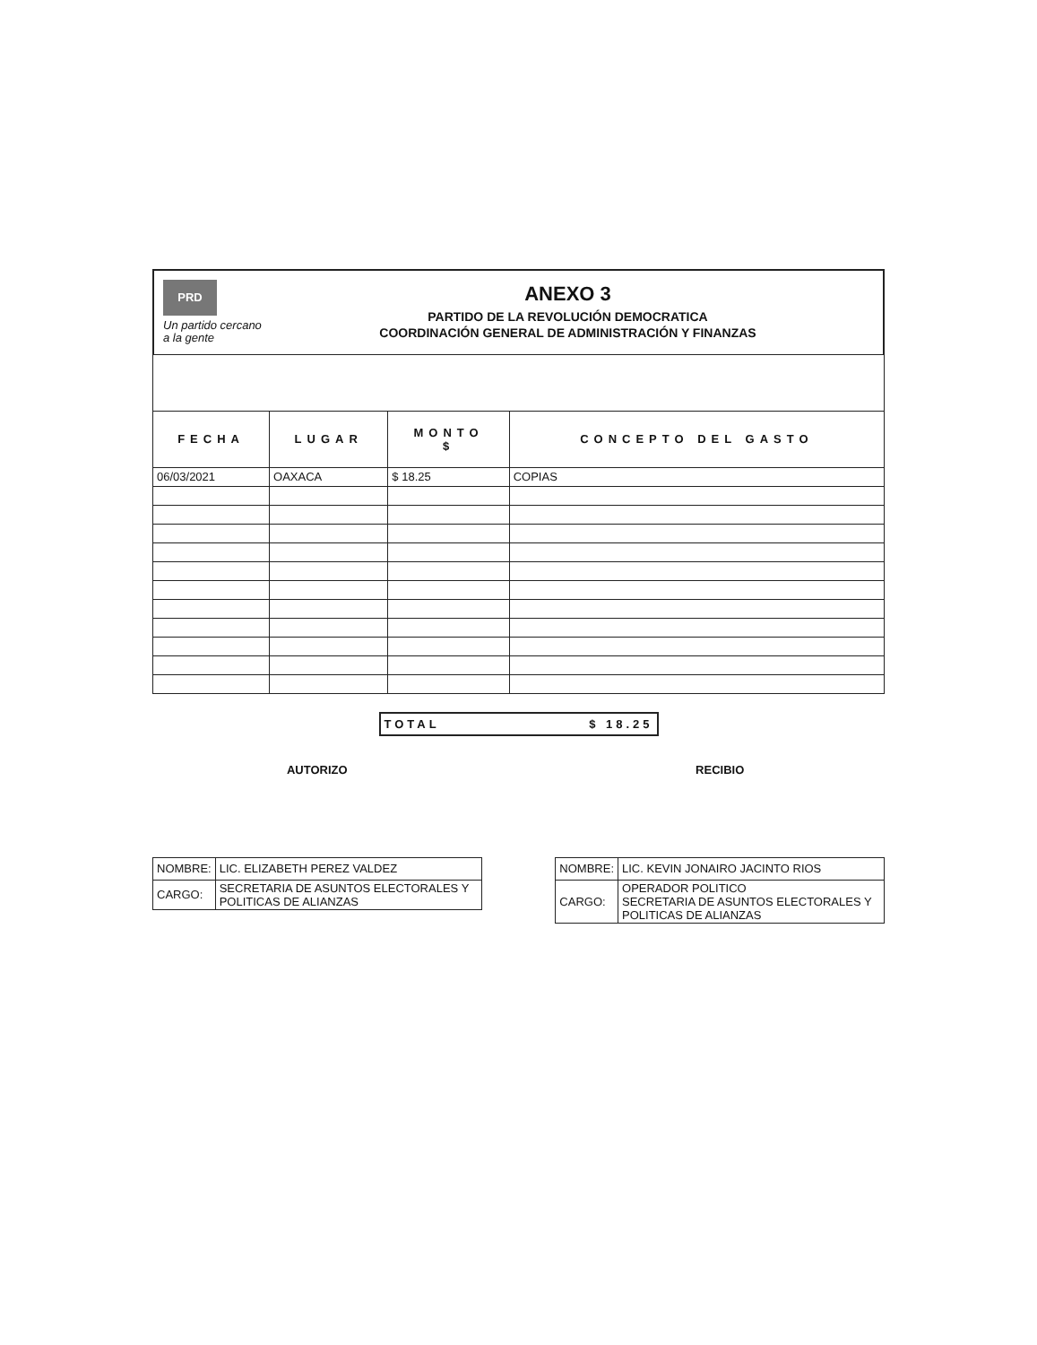PRD
Un partido cercano a la gente
ANEXO 3
PARTIDO DE LA REVOLUCIÓN DEMOCRATICA
COORDINACIÓN GENERAL DE ADMINISTRACIÓN Y FINANZAS
| FECHA | LUGAR | MONTO $ | CONCEPTO DEL GASTO |
| --- | --- | --- | --- |
| 06/03/2021 | OAXACA | $ 18.25 | COPIAS |
TOTAL $ 18.25
AUTORIZO
| NOMBRE: | LIC. ELIZABETH PEREZ VALDEZ |
| CARGO: | SECRETARIA DE ASUNTOS ELECTORALES Y POLITICAS DE ALIANZAS |
RECIBIO
| NOMBRE: | LIC. KEVIN JONAIRO JACINTO RIOS |
| CARGO: | OPERADOR POLITICO SECRETARIA DE ASUNTOS ELECTORALES Y POLITICAS DE ALIANZAS |